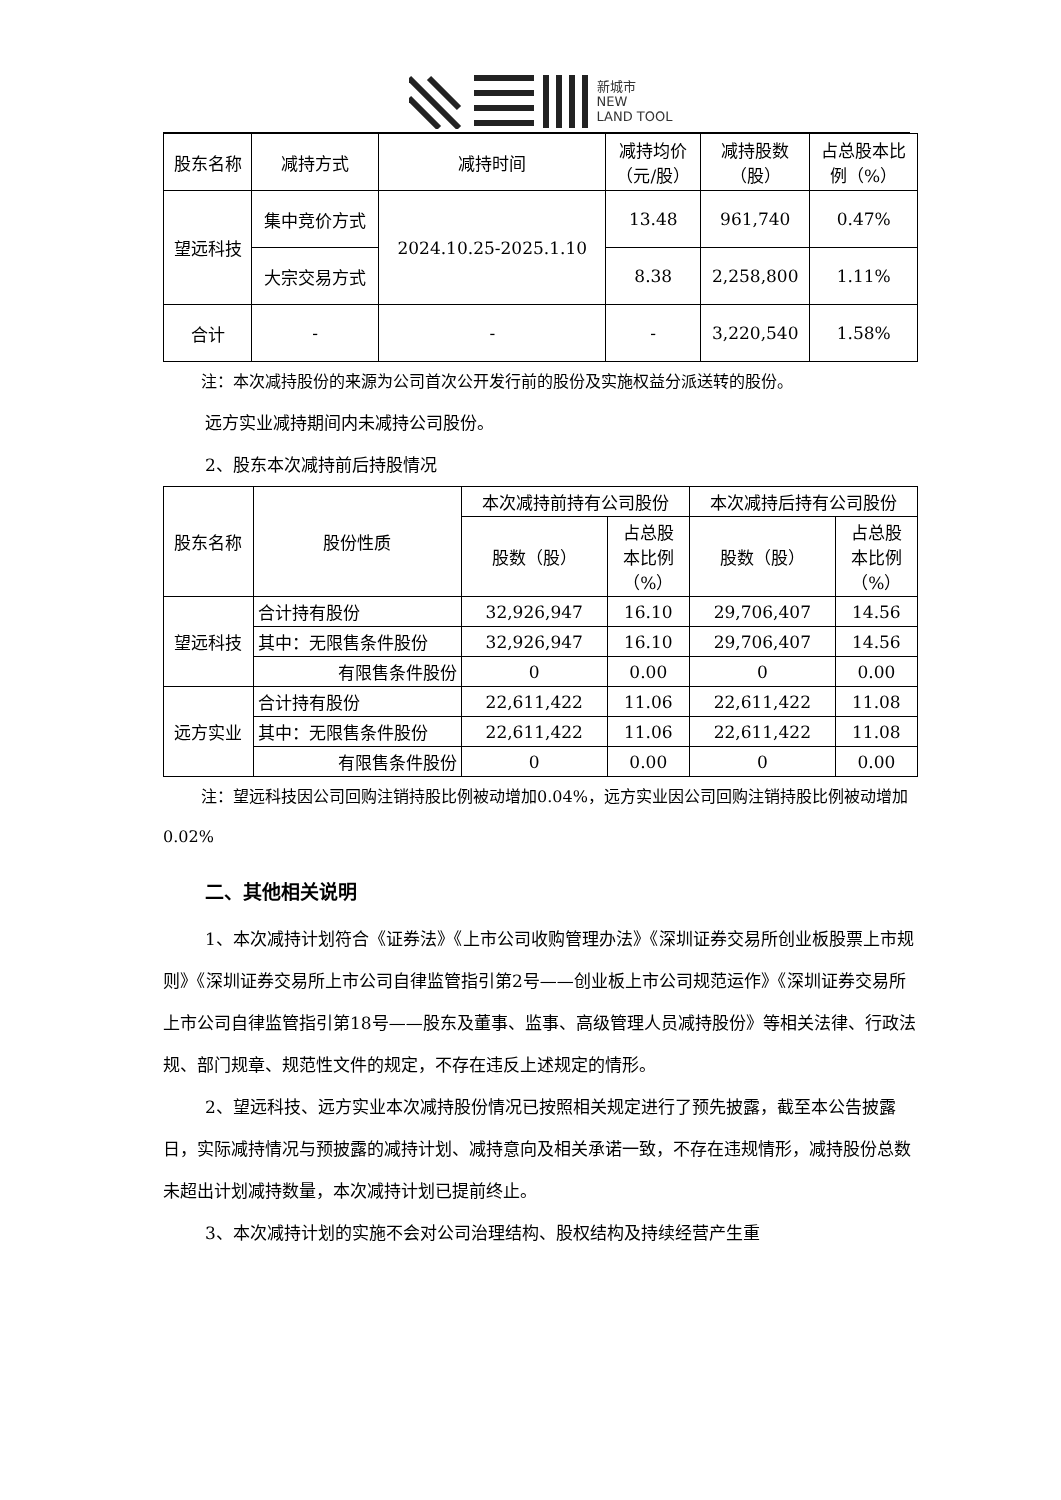新城市
NEW
LAND TOOL
| 股东名称 | 减持方式 | 减持时间 | 减持均价 （元/股） | 减持股数 （股） | 占总股本比 例（%） |
| --- | --- | --- | --- | --- | --- |
| 望远科技 | 集中竞价方式 | 2024.10.25-2025.1.10 | 13.48 | 961,740 | 0.47% |
| | 大宗交易方式 | | 8.38 | 2,258,800 | 1.11% |
| 合计 | - | - | - | 3,220,540 | 1.58% |
注：本次减持股份的来源为公司首次公开发行前的股份及实施权益分派送转的股份。
远方实业减持期间内未减持公司股份。
2、股东本次减持前后持股情况
| 股东名称 | 股份性质 | 本次减持前持有公司股份 | | 本次减持后持有公司股份 | |
| --- | --- | --- | --- | --- | --- |
| | | 股数（股） | 占总股 本比例 （%） | 股数（股） | 占总股 本比例 （%） |
| 望远科技 | 合计持有股份 | 32,926,947 | 16.10 | 29,706,407 | 14.56 |
| | 其中：无限售条件股份 | 32,926,947 | 16.10 | 29,706,407 | 14.56 |
| | 有限售条件股份 | 0 | 0.00 | 0 | 0.00 |
| 远方实业 | 合计持有股份 | 22,611,422 | 11.06 | 22,611,422 | 11.08 |
| | 其中：无限售条件股份 | 22,611,422 | 11.06 | 22,611,422 | 11.08 |
| | 有限售条件股份 | 0 | 0.00 | 0 | 0.00 |
注：望远科技因公司回购注销持股比例被动增加0.04%，远方实业因公司回购注销持股比例被动增加0.02%
二、其他相关说明
1、本次减持计划符合《证券法》《上市公司收购管理办法》《深圳证券交易所创业板股票上市规则》《深圳证券交易所上市公司自律监管指引第2号——创业板上市公司规范运作》《深圳证券交易所上市公司自律监管指引第18号——股东及董事、监事、高级管理人员减持股份》等相关法律、行政法规、部门规章、规范性文件的规定，不存在违反上述规定的情形。
2、望远科技、远方实业本次减持股份情况已按照相关规定进行了预先披露，截至本公告披露日，实际减持情况与预披露的减持计划、减持意向及相关承诺一致，不存在违规情形，减持股份总数未超出计划减持数量，本次减持计划已提前终止。
3、本次减持计划的实施不会对公司治理结构、股权结构及持续经营产生重